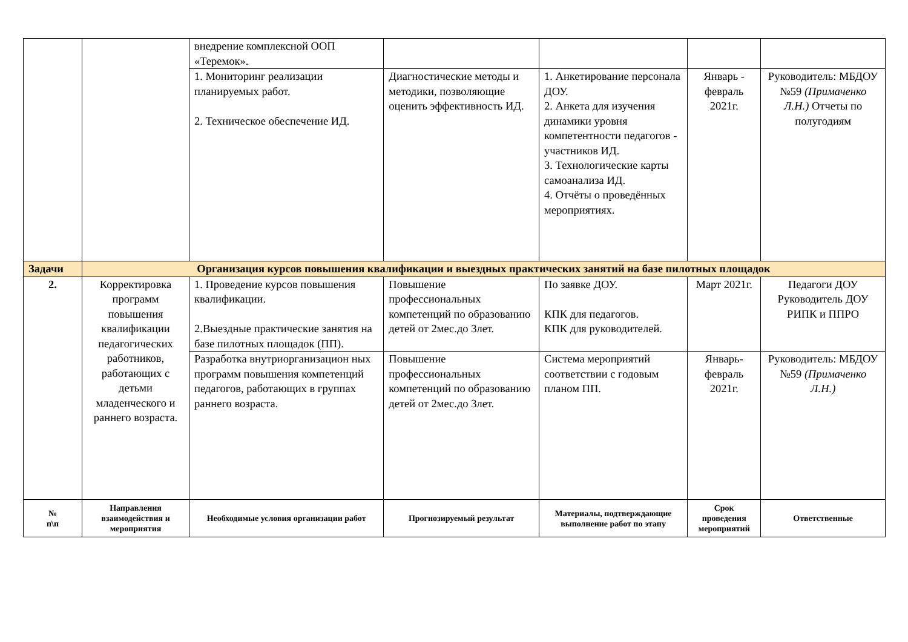| | | внедрение комплексной ООП «Теремок». | | | | |
| | | 1. Мониторинг реализации планируемых работ. 2. Техническое обеспечение ИД. | Диагностические методы и методики, позволяющие оценить эффективность ИД. | 1. Анкетирование персонала ДОУ. 2. Анкета для изучения динамики уровня компетентности педагогов - участников ИД. 3. Технологические карты самоанализа ИД. 4. Отчёты о проведённых мероприятиях. | Январь - февраль 2021г. | Руководитель: МБДОУ №59 (Примаченко Л.Н.) Отчеты по полугодиям |
| Задачи | Организация курсов повышения квалификации и выездных практических занятий на базе пилотных площадок | | | | | |
| 2. | Корректировка программ повышения квалификации педагогических работников, работающих с детьми младенческого и раннего возраста. | 1. Проведение курсов повышения квалификации. 2.Выездные практические занятия на базе пилотных площадок (ПП). | Повышение профессиональных компетенций по образованию детей от 2мес.до 3лет. | По заявке ДОУ. КПК для педагогов. КПК для руководителей. | Март 2021г. | Педагоги ДОУ Руководитель ДОУ РИПК и ППРО |
| | | Разработка внутриорганизацион ных программ повышения компетенций педагогов, работающих в группах раннего возраста. | Повышение профессиональных компетенций по образованию детей от 2мес.до 3лет. | Система мероприятий соответствии с годовым планом ПП. | Январь-февраль 2021г. | Руководитель: МБДОУ №59 (Примаченко Л.Н.) |
| № п\п | Направления взаимодействия и мероприятия | Необходимые условия организации работ | Прогнозируемый результат | Материалы, подтверждающие выполнение работ по этапу | Срок проведения мероприятий | Ответственные |